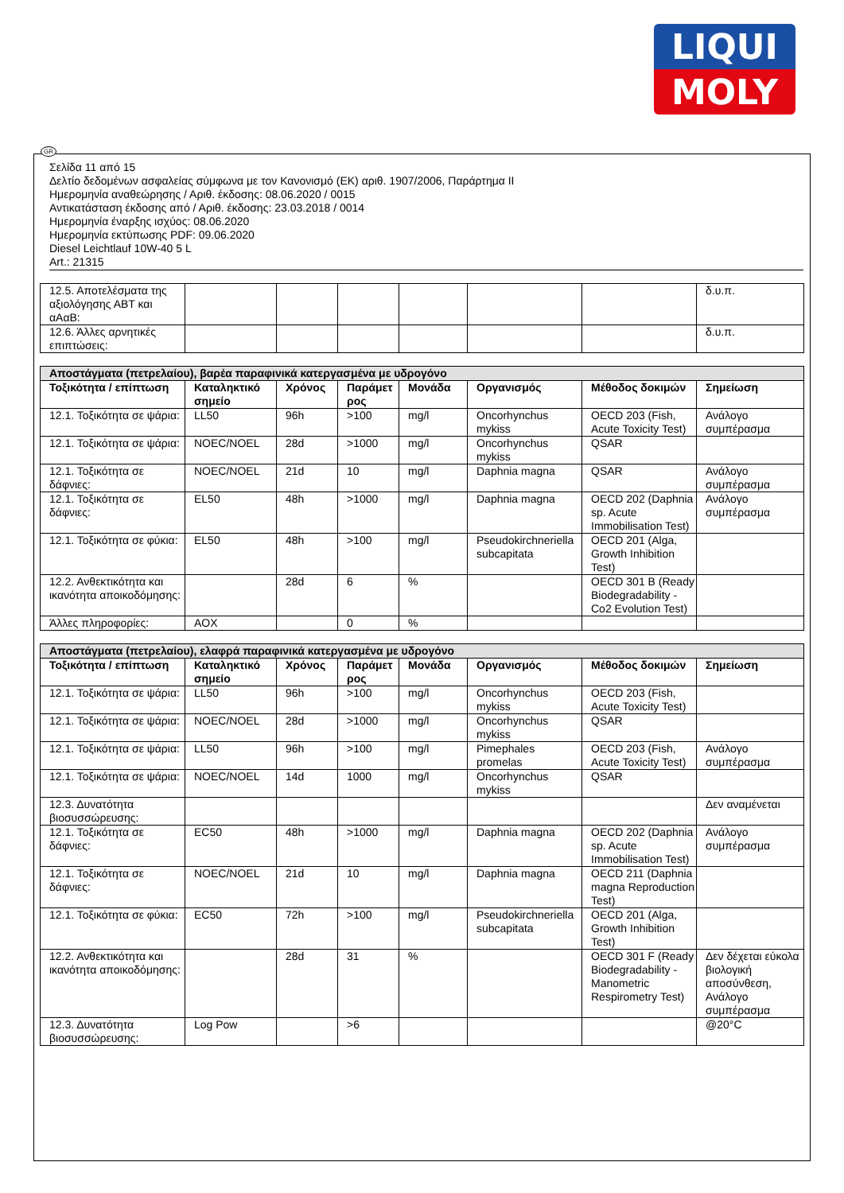LIQUI
MOLY
GR
Σελίδα 11 από 15
Δελτίο δεδομένων ασφαλείας σύμφωνα με τον Κανονισμό (ΕΚ) αριθ. 1907/2006, Παράρτημα II
Ημερομηνία αναθεώρησης / Αριθ. έκδοσης: 08.06.2020 / 0015
Αντικατάσταση έκδοσης από / Αριθ. έκδοσης: 23.03.2018 / 0014
Ημερομηνία έναρξης ισχύος: 08.06.2020
Ημερομηνία εκτύπωσης PDF: 09.06.2020
Diesel Leichtlauf 10W-40 5 L
Art.: 21315
| 12.5. Αποτελέσματα της αξιολόγησης ΑΒΤ και αΑαΒ: | | | | | | | δ.υ.π. |
| 12.6. Άλλες αρνητικές επιπτώσεις: | | | | | | | δ.υ.π. |
| Αποστάγματα (πετρελαίου), βαρέα παραφινικά κατεργασμένα με υδρογόνο | | | | | | | |
| --- | --- | --- | --- | --- | --- | --- | --- |
| Τοξικότητα / επίπτωση | Καταληκτικό σημείο | Χρόνος | Παράμετ ρος | Μονάδα | Οργανισμός | Μέθοδος δοκιμών | Σημείωση |
| 12.1. Τοξικότητα σε ψάρια: | LL50 | 96h | >100 | mg/l | Oncorhynchus mykiss | OECD 203 (Fish, Acute Toxicity Test) | Ανάλογο συμπέρασμα |
| 12.1. Τοξικότητα σε ψάρια: | NOEC/NOEL | 28d | >1000 | mg/l | Oncorhynchus mykiss | QSAR | |
| 12.1. Τοξικότητα σε δάφνιες: | NOEC/NOEL | 21d | 10 | mg/l | Daphnia magna | QSAR | Ανάλογο συμπέρασμα |
| 12.1. Τοξικότητα σε δάφνιες: | EL50 | 48h | >1000 | mg/l | Daphnia magna | OECD 202 (Daphnia sp. Acute Immobilisation Test) | Ανάλογο συμπέρασμα |
| 12.1. Τοξικότητα σε φύκια: | EL50 | 48h | >100 | mg/l | Pseudokirchneriella subcapitata | OECD 201 (Alga, Growth Inhibition Test) | |
| 12.2. Ανθεκτικότητα και ικανότητα αποικοδόμησης: | | 28d | 6 | % | | OECD 301 B (Ready Biodegradability - Co2 Evolution Test) | |
| Άλλες πληροφορίες: | AOX | | 0 | % | | | |
| Αποστάγματα (πετρελαίου), ελαφρά παραφινικά κατεργασμένα με υδρογόνο | | | | | | | |
| --- | --- | --- | --- | --- | --- | --- | --- |
| Τοξικότητα / επίπτωση | Καταληκτικό σημείο | Χρόνος | Παράμετ ρος | Μονάδα | Οργανισμός | Μέθοδος δοκιμών | Σημείωση |
| 12.1. Τοξικότητα σε ψάρια: | LL50 | 96h | >100 | mg/l | Oncorhynchus mykiss | OECD 203 (Fish, Acute Toxicity Test) | |
| 12.1. Τοξικότητα σε ψάρια: | NOEC/NOEL | 28d | >1000 | mg/l | Oncorhynchus mykiss | QSAR | |
| 12.1. Τοξικότητα σε ψάρια: | LL50 | 96h | >100 | mg/l | Pimephales promelas | OECD 203 (Fish, Acute Toxicity Test) | Ανάλογο συμπέρασμα |
| 12.1. Τοξικότητα σε ψάρια: | NOEC/NOEL | 14d | 1000 | mg/l | Oncorhynchus mykiss | QSAR | |
| 12.3. Δυνατότητα βιοσυσσώρευσης: | | | | | | | Δεν αναμένεται |
| 12.1. Τοξικότητα σε δάφνιες: | EC50 | 48h | >1000 | mg/l | Daphnia magna | OECD 202 (Daphnia sp. Acute Immobilisation Test) | Ανάλογο συμπέρασμα |
| 12.1. Τοξικότητα σε δάφνιες: | NOEC/NOEL | 21d | 10 | mg/l | Daphnia magna | OECD 211 (Daphnia magna Reproduction Test) | |
| 12.1. Τοξικότητα σε φύκια: | EC50 | 72h | >100 | mg/l | Pseudokirchneriella subcapitata | OECD 201 (Alga, Growth Inhibition Test) | |
| 12.2. Ανθεκτικότητα και ικανότητα αποικοδόμησης: | | 28d | 31 | % | | OECD 301 F (Ready Biodegradability - Manometric Respirometry Test) | Δεν δέχεται εύκολα βιολογική αποσύνθεση, Ανάλογο συμπέρασμα |
| 12.3. Δυνατότητα βιοσυσσώρευσης: | Log Pow | | >6 | | | | @20°C |